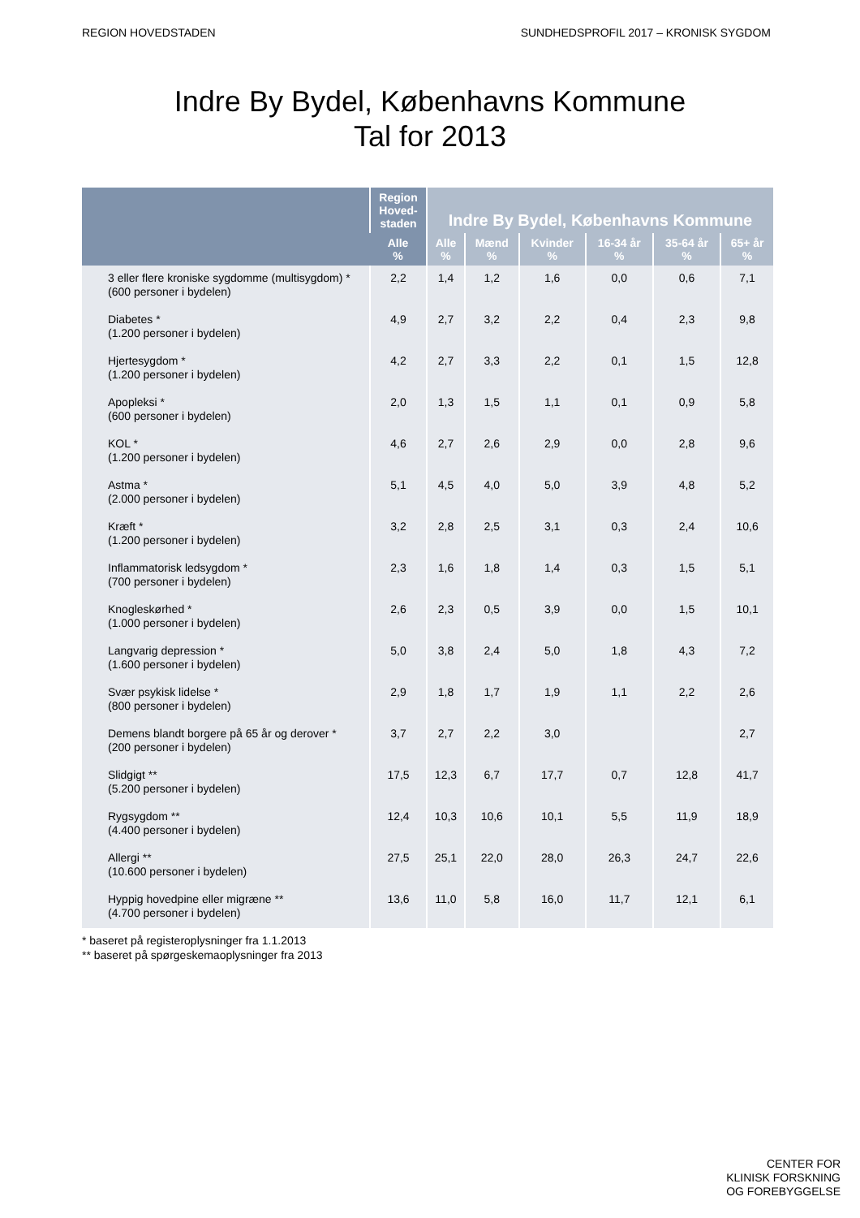REGION HOVEDSTADEN SUNDHEDSPROFIL 2017 – KRONISK SYGDOM
Indre By Bydel, Københavns Kommune
Tal for 2013
| | Region Hoved-staden | Indre By Bydel, Københavns Kommune | | | | | |
| --- | --- | --- | --- | --- | --- | --- | --- |
| | Alle % | Alle % | Mænd % | Kvinder % | 16-34 år % | 35-64 år % | 65+ år % |
| 3 eller flere kroniske sygdomme (multisygdom) * (600 personer i bydelen) | 2,2 | 1,4 | 1,2 | 1,6 | 0,0 | 0,6 | 7,1 |
| Diabetes * (1.200 personer i bydelen) | 4,9 | 2,7 | 3,2 | 2,2 | 0,4 | 2,3 | 9,8 |
| Hjertesygdom * (1.200 personer i bydelen) | 4,2 | 2,7 | 3,3 | 2,2 | 0,1 | 1,5 | 12,8 |
| Apopleksi * (600 personer i bydelen) | 2,0 | 1,3 | 1,5 | 1,1 | 0,1 | 0,9 | 5,8 |
| KOL * (1.200 personer i bydelen) | 4,6 | 2,7 | 2,6 | 2,9 | 0,0 | 2,8 | 9,6 |
| Astma * (2.000 personer i bydelen) | 5,1 | 4,5 | 4,0 | 5,0 | 3,9 | 4,8 | 5,2 |
| Kræft * (1.200 personer i bydelen) | 3,2 | 2,8 | 2,5 | 3,1 | 0,3 | 2,4 | 10,6 |
| Inflammatorisk ledsygdom * (700 personer i bydelen) | 2,3 | 1,6 | 1,8 | 1,4 | 0,3 | 1,5 | 5,1 |
| Knogleskørhed * (1.000 personer i bydelen) | 2,6 | 2,3 | 0,5 | 3,9 | 0,0 | 1,5 | 10,1 |
| Langvarig depression * (1.600 personer i bydelen) | 5,0 | 3,8 | 2,4 | 5,0 | 1,8 | 4,3 | 7,2 |
| Svær psykisk lidelse * (800 personer i bydelen) | 2,9 | 1,8 | 1,7 | 1,9 | 1,1 | 2,2 | 2,6 |
| Demens blandt borgere på 65 år og derover * (200 personer i bydelen) | 3,7 | 2,7 | 2,2 | 3,0 | | | 2,7 |
| Slidgigt ** (5.200 personer i bydelen) | 17,5 | 12,3 | 6,7 | 17,7 | 0,7 | 12,8 | 41,7 |
| Rygsygdom ** (4.400 personer i bydelen) | 12,4 | 10,3 | 10,6 | 10,1 | 5,5 | 11,9 | 18,9 |
| Allergi ** (10.600 personer i bydelen) | 27,5 | 25,1 | 22,0 | 28,0 | 26,3 | 24,7 | 22,6 |
| Hyppig hovedpine eller migræne ** (4.700 personer i bydelen) | 13,6 | 11,0 | 5,8 | 16,0 | 11,7 | 12,1 | 6,1 |
* baseret på registeroplysninger fra 1.1.2013
** baseret på spørgeskemaoplysninger fra 2013
CENTER FOR
KLINISK FORSKNING
OG FOREBYGGELSE